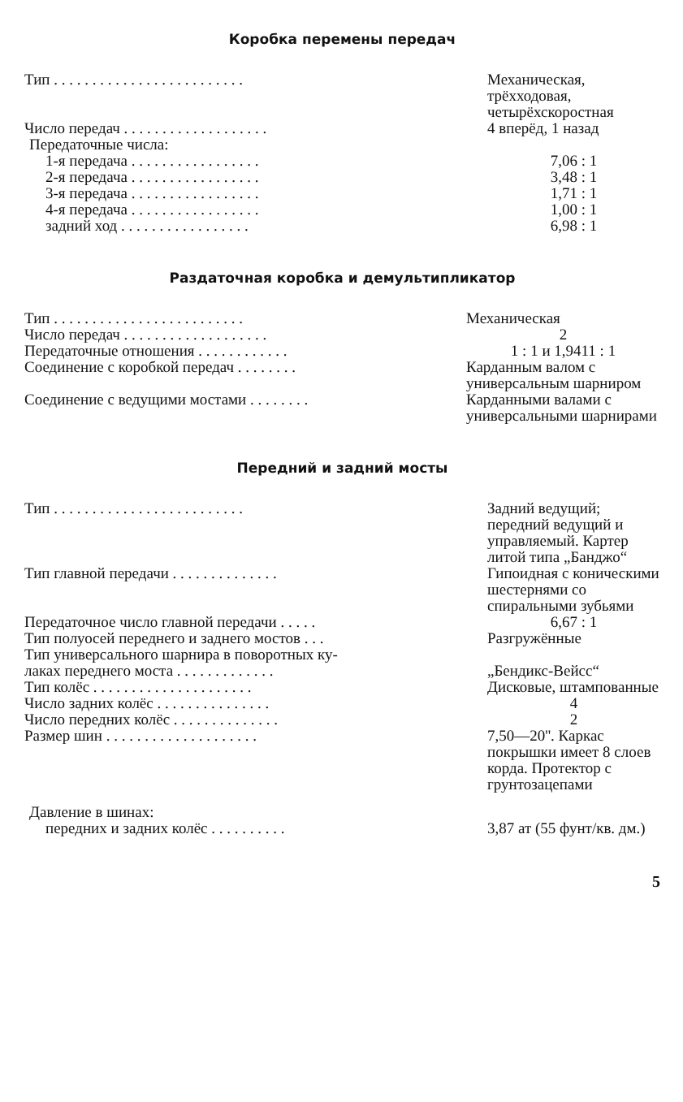Коробка перемены передач
| Тип . . . . . . . . . . . . . . . . . . . . . . . . . | Механическая, трёхходовая, четырёхскоростная |
| Число передач . . . . . . . . . . . . . . . . . . . | 4 вперёд, 1 назад |
| Передаточные числа: | |
| 1-я передача . . . . . . . . . . . . . . . . . | 7,06 : 1 |
| 2-я передача . . . . . . . . . . . . . . . . . | 3,48 : 1 |
| 3-я передача . . . . . . . . . . . . . . . . . | 1,71 : 1 |
| 4-я передача . . . . . . . . . . . . . . . . . | 1,00 : 1 |
| задний ход . . . . . . . . . . . . . . . . . | 6,98 : 1 |
Раздаточная коробка и демультипликатор
| Тип . . . . . . . . . . . . . . . . . . . . . . . . . | Механическая |
| Число передач . . . . . . . . . . . . . . . . . . . | 2 |
| Передаточные отношения . . . . . . . . . . . . | 1 : 1 и 1,9411 : 1 |
| Соединение с коробкой передач . . . . . . . . | Карданным валом с универсальным шарниром |
| Соединение с ведущими мостами . . . . . . . . | Карданными валами с универсальными шарнирами |
Передний и задний мосты
| Тип . . . . . . . . . . . . . . . . . . . . . . . . . | Задний ведущий; передний ведущий и управляемый. Картер литой типа „Банджо“ |
| Тип главной передачи . . . . . . . . . . . . . . | Гипоидная с коническими шестернями со спиральными зубьями |
| Передаточное число главной передачи . . . . . | 6,67 : 1 |
| Тип полуосей переднего и заднего мостов . . . | Разгружённые |
| Тип универсального шарнира в поворотных ку- | |
| лаках переднего моста . . . . . . . . . . . . . | „Бендикс-Вейсс“ |
| Тип колёс . . . . . . . . . . . . . . . . . . . . . | Дисковые, штампованные |
| Число задних колёс . . . . . . . . . . . . . . . | 4 |
| Число передних колёс . . . . . . . . . . . . . . | 2 |
| Размер шин . . . . . . . . . . . . . . . . . . . . | 7,50—20''. Каркас покрышки имеет 8 слоев корда. Протектор с грунтозацепами |
| Давление в шинах: | |
| передних и задних колёс . . . . . . . . . . | 3,87 ат (55 фунт/кв. дм.) |
5